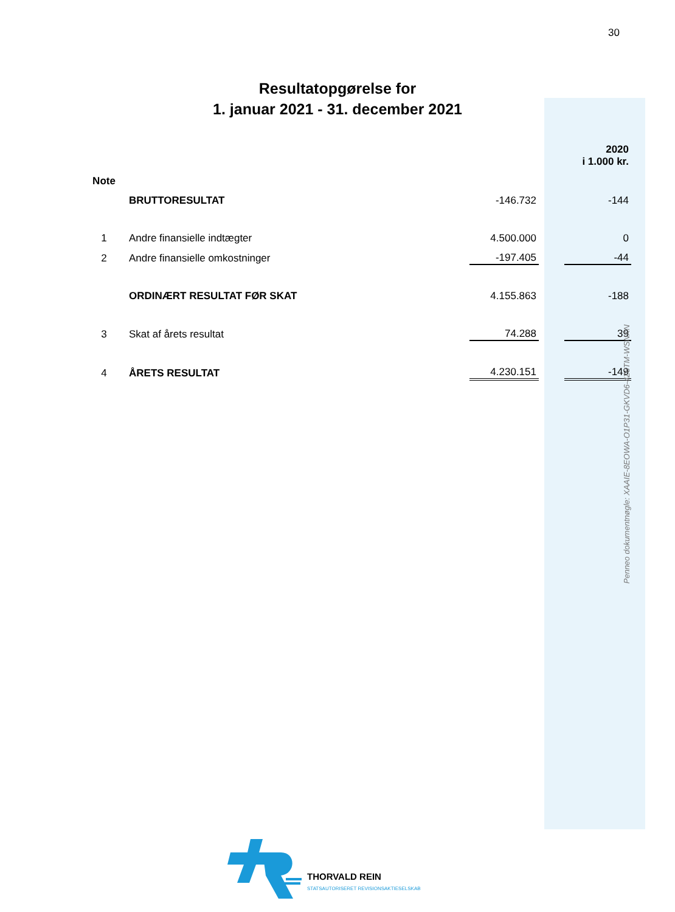30
Resultatopgørelse for
1. januar 2021 - 31. december 2021
| | | | | 2020 i 1.000 kr. |
| Note | | | | |
| | BRUTTORESULTAT | -146.732 | | -144 |
| 1 | Andre finansielle indtægter | 4.500.000 | | 0 |
| 2 | Andre finansielle omkostninger | -197.405 | | -44 |
| | ORDINÆRT RESULTAT FØR SKAT | 4.155.863 | | -188 |
| 3 | Skat af årets resultat | 74.288 | | 39 |
| 4 | ÅRETS RESULTAT | 4.230.151 | | -149 |
Penneo dokumentnøgle: XAAIE-8EOWA-O1P31-GKVD6-4Z8TM-WSNXN
THORVALD REIN
STATSAUTORISERET REVISIONSAKTIESELSKAB